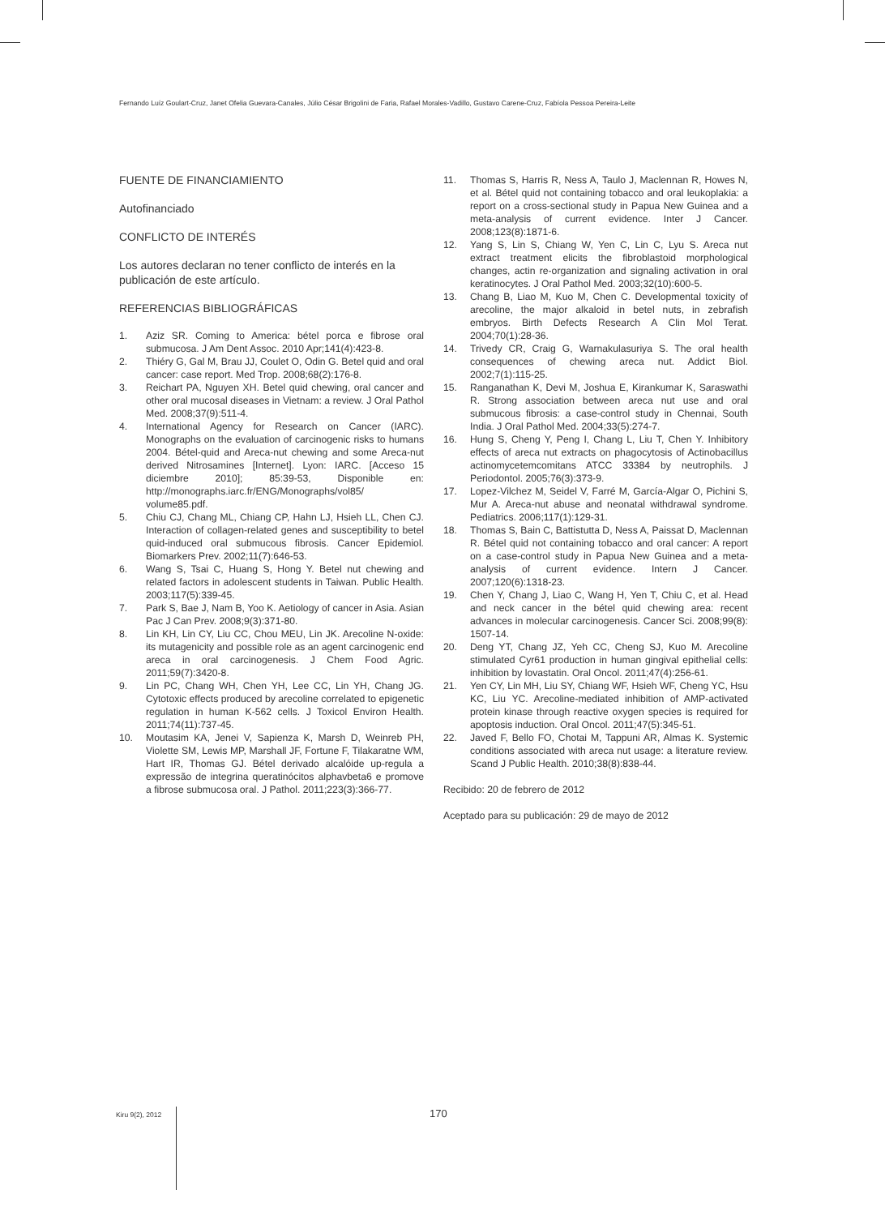Fernando Luíz Goulart-Cruz, Janet Ofelia Guevara-Canales, Júlio César Brigolini de Faria, Rafael Morales-Vadillo, Gustavo Carene-Cruz, Fabíola Pessoa Pereira-Leite
FUENTE DE FINANCIAMIENTO
Autofinanciado
CONFLICTO DE INTERÉS
Los autores declaran no tener conflicto de interés en la publicación de este artículo.
REFERENCIAS BIBLIOGRÁFICAS
1. Aziz SR. Coming to America: bétel porca e fibrose oral submucosa. J Am Dent Assoc. 2010 Apr;141(4):423-8.
2. Thiéry G, Gal M, Brau JJ, Coulet O, Odin G. Betel quid and oral cancer: case report. Med Trop. 2008;68(2):176-8.
3. Reichart PA, Nguyen XH. Betel quid chewing, oral cancer and other oral mucosal diseases in Vietnam: a review. J Oral Pathol Med. 2008;37(9):511-4.
4. International Agency for Research on Cancer (IARC). Monographs on the evaluation of carcinogenic risks to humans 2004. Bétel-quid and Areca-nut chewing and some Areca-nut derived Nitrosamines [Internet]. Lyon: IARC. [Acceso 15 diciembre 2010]; 85:39-53, Disponible en: http://monographs.iarc.fr/ENG/Monographs/vol85/ volume85.pdf.
5. Chiu CJ, Chang ML, Chiang CP, Hahn LJ, Hsieh LL, Chen CJ. Interaction of collagen-related genes and susceptibility to betel quid-induced oral submucous fibrosis. Cancer Epidemiol. Biomarkers Prev. 2002;11(7):646-53.
6. Wang S, Tsai C, Huang S, Hong Y. Betel nut chewing and related factors in adolescent students in Taiwan. Public Health. 2003;117(5):339-45.
7. Park S, Bae J, Nam B, Yoo K. Aetiology of cancer in Asia. Asian Pac J Can Prev. 2008;9(3):371-80.
8. Lin KH, Lin CY, Liu CC, Chou MEU, Lin JK. Arecoline N-oxide: its mutagenicity and possible role as an agent carcinogenic end areca in oral carcinogenesis. J Chem Food Agric. 2011;59(7):3420-8.
9. Lin PC, Chang WH, Chen YH, Lee CC, Lin YH, Chang JG. Cytotoxic effects produced by arecoline correlated to epigenetic regulation in human K-562 cells. J Toxicol Environ Health. 2011;74(11):737-45.
10. Moutasim KA, Jenei V, Sapienza K, Marsh D, Weinreb PH, Violette SM, Lewis MP, Marshall JF, Fortune F, Tilakaratne WM, Hart IR, Thomas GJ. Bétel derivado alcalóide up-regula a expressão de integrina queratinócitos alphavbeta6 e promove a fibrose submucosa oral. J Pathol. 2011;223(3):366-77.
11. Thomas S, Harris R, Ness A, Taulo J, Maclennan R, Howes N, et al. Bétel quid not containing tobacco and oral leukoplakia: a report on a cross-sectional study in Papua New Guinea and a meta-analysis of current evidence. Inter J Cancer. 2008;123(8):1871-6.
12. Yang S, Lin S, Chiang W, Yen C, Lin C, Lyu S. Areca nut extract treatment elicits the fibroblastoid morphological changes, actin re-organization and signaling activation in oral keratinocytes. J Oral Pathol Med. 2003;32(10):600-5.
13. Chang B, Liao M, Kuo M, Chen C. Developmental toxicity of arecoline, the major alkaloid in betel nuts, in zebrafish embryos. Birth Defects Research A Clin Mol Terat. 2004;70(1):28-36.
14. Trivedy CR, Craig G, Warnakulasuriya S. The oral health consequences of chewing areca nut. Addict Biol. 2002;7(1):115-25.
15. Ranganathan K, Devi M, Joshua E, Kirankumar K, Saraswathi R. Strong association between areca nut use and oral submucous fibrosis: a case-control study in Chennai, South India. J Oral Pathol Med. 2004;33(5):274-7.
16. Hung S, Cheng Y, Peng I, Chang L, Liu T, Chen Y. Inhibitory effects of areca nut extracts on phagocytosis of Actinobacillus actinomycetemcomitans ATCC 33384 by neutrophils. J Periodontol. 2005;76(3):373-9.
17. Lopez-Vilchez M, Seidel V, Farré M, García-Algar O, Pichini S, Mur A. Areca-nut abuse and neonatal withdrawal syndrome. Pediatrics. 2006;117(1):129-31.
18. Thomas S, Bain C, Battistutta D, Ness A, Paissat D, Maclennan R. Bétel quid not containing tobacco and oral cancer: A report on a case-control study in Papua New Guinea and a meta-analysis of current evidence. Intern J Cancer. 2007;120(6):1318-23.
19. Chen Y, Chang J, Liao C, Wang H, Yen T, Chiu C, et al. Head and neck cancer in the bétel quid chewing area: recent advances in molecular carcinogenesis. Cancer Sci. 2008;99(8): 1507-14.
20. Deng YT, Chang JZ, Yeh CC, Cheng SJ, Kuo M. Arecoline stimulated Cyr61 production in human gingival epithelial cells: inhibition by lovastatin. Oral Oncol. 2011;47(4):256-61.
21. Yen CY, Lin MH, Liu SY, Chiang WF, Hsieh WF, Cheng YC, Hsu KC, Liu YC. Arecoline-mediated inhibition of AMP-activated protein kinase through reactive oxygen species is required for apoptosis induction. Oral Oncol. 2011;47(5):345-51.
22. Javed F, Bello FO, Chotai M, Tappuni AR, Almas K. Systemic conditions associated with areca nut usage: a literature review. Scand J Public Health. 2010;38(8):838-44.
Recibido: 20 de febrero de 2012
Aceptado para su publicación: 29 de mayo de 2012
Kiru 9(2), 2012 170